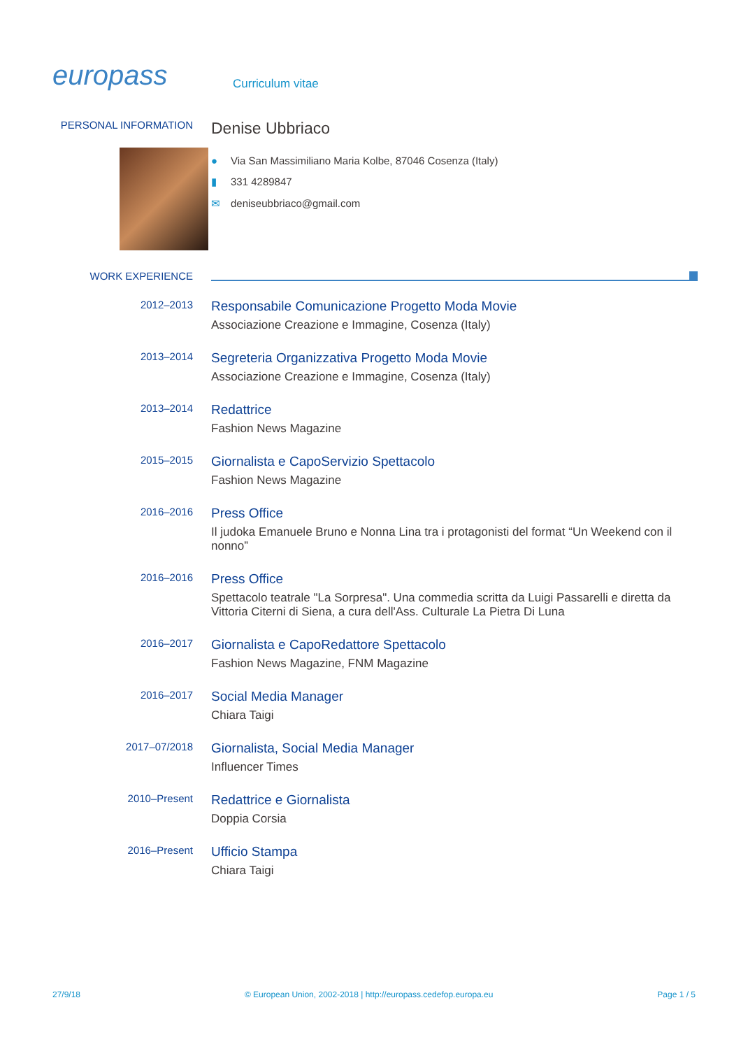europass
Curriculum vitae
PERSONAL INFORMATION
Denise Ubbriaco
● Via San Massimiliano Maria Kolbe, 87046 Cosenza (Italy)
▮ 331 4289847
✉ deniseubbriaco@gmail.com
WORK EXPERIENCE
2012–2013
Responsabile Comunicazione Progetto Moda Movie
Associazione Creazione e Immagine, Cosenza (Italy)
2013–2014
Segreteria Organizzativa Progetto Moda Movie
Associazione Creazione e Immagine, Cosenza (Italy)
2013–2014
Redattrice
Fashion News Magazine
2015–2015
Giornalista e CapoServizio Spettacolo
Fashion News Magazine
2016–2016
Press Office
Il judoka Emanuele Bruno e Nonna Lina tra i protagonisti del format “Un Weekend con il nonno”
2016–2016
Press Office
Spettacolo teatrale "La Sorpresa". Una commedia scritta da Luigi Passarelli e diretta da Vittoria Citerni di Siena, a cura dell'Ass. Culturale La Pietra Di Luna
2016–2017
Giornalista e CapoRedattore Spettacolo
Fashion News Magazine, FNM Magazine
2016–2017
Social Media Manager
Chiara Taigi
2017–07/2018
Giornalista, Social Media Manager
Influencer Times
2010–Present
Redattrice e Giornalista
Doppia Corsia
2016–Present
Ufficio Stampa
Chiara Taigi
27/9/18 © European Union, 2002-2018 | http://europass.cedefop.europa.eu Page 1 / 5